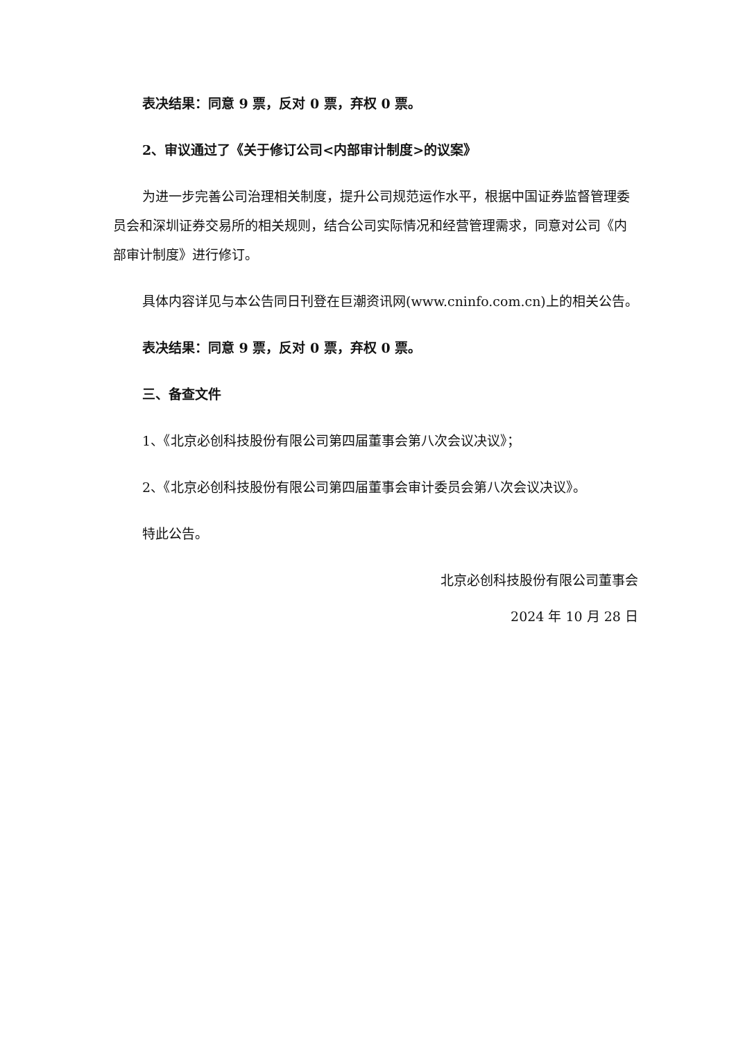表决结果：同意 9 票，反对 0 票，弃权 0 票。
2、审议通过了《关于修订公司<内部审计制度>的议案》
为进一步完善公司治理相关制度，提升公司规范运作水平，根据中国证券监督管理委员会和深圳证券交易所的相关规则，结合公司实际情况和经营管理需求，同意对公司《内部审计制度》进行修订。
具体内容详见与本公告同日刊登在巨潮资讯网(www.cninfo.com.cn)上的相关公告。
表决结果：同意 9 票，反对 0 票，弃权 0 票。
三、备查文件
1、《北京必创科技股份有限公司第四届董事会第八次会议决议》；
2、《北京必创科技股份有限公司第四届董事会审计委员会第八次会议决议》。
特此公告。
北京必创科技股份有限公司董事会
2024 年 10 月 28 日